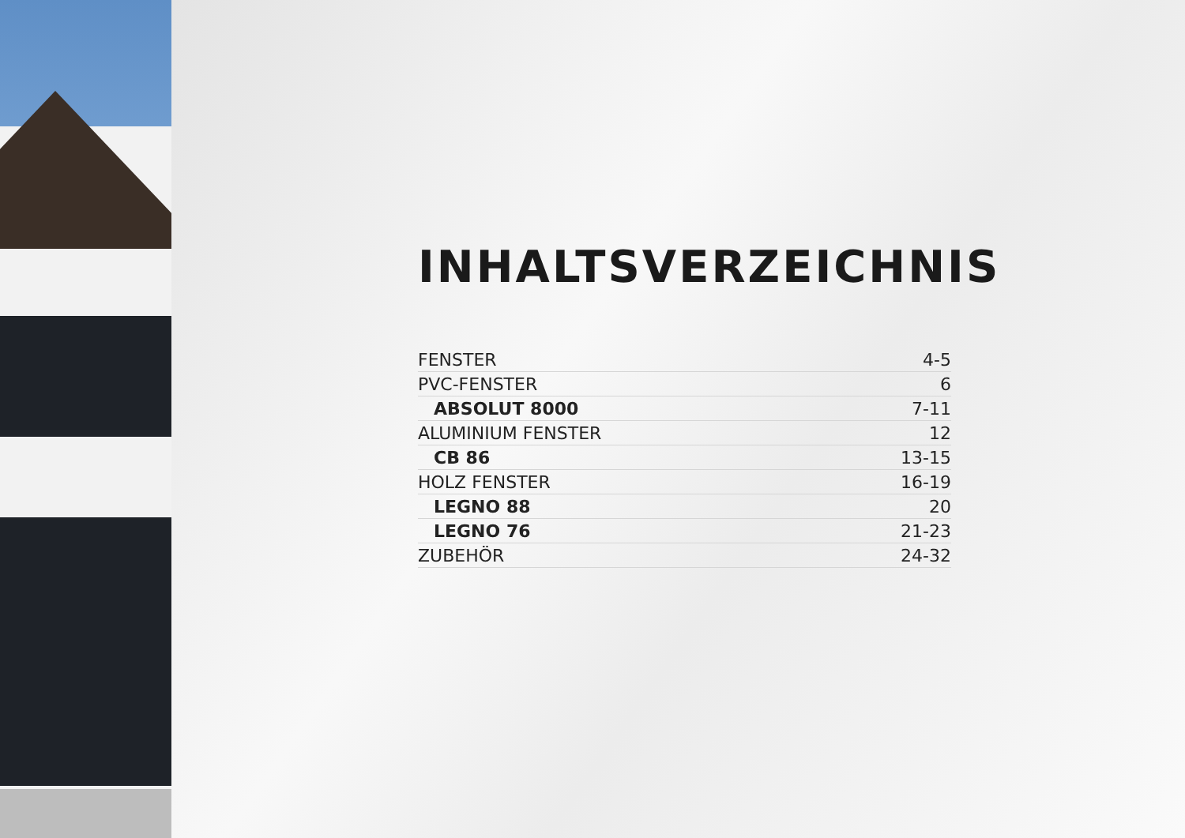INHALTSVERZEICHNIS
| FENSTER | 4-5 |
| PVC-FENSTER | 6 |
| ABSOLUT 8000 | 7-11 |
| ALUMINIUM FENSTER | 12 |
| CB 86 | 13-15 |
| HOLZ FENSTER | 16-19 |
| LEGNO 88 | 20 |
| LEGNO 76 | 21-23 |
| ZUBEHÖR | 24-32 |